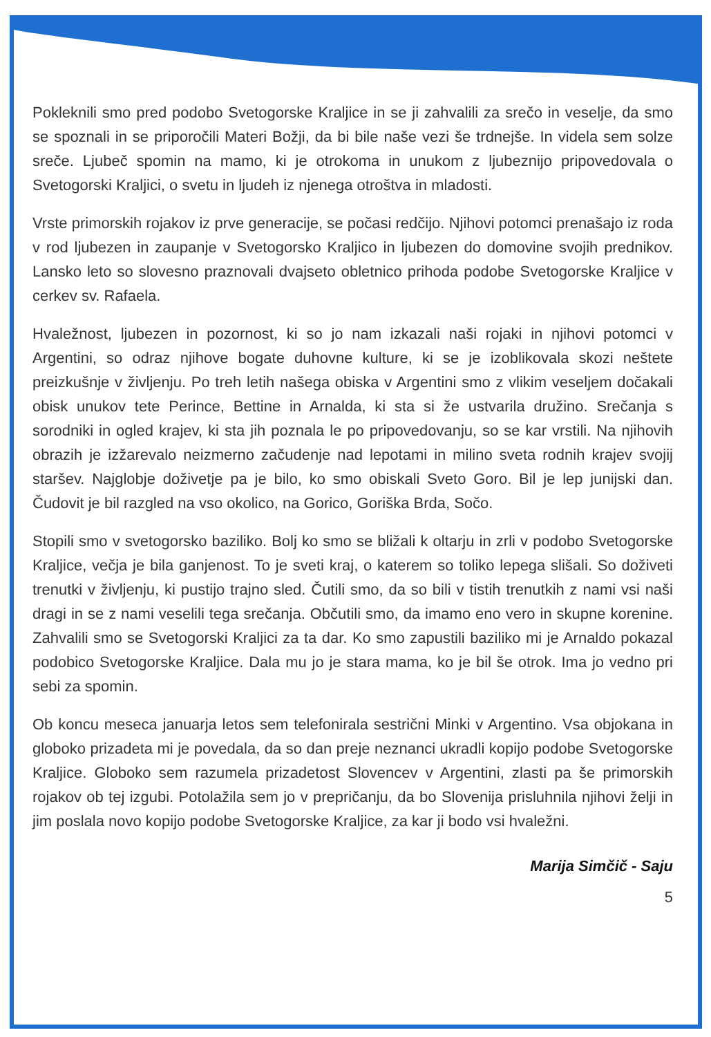Pokleknili smo pred podobo Svetogorske Kraljice in se ji zahvalili za srečo in veselje, da smo se spoznali in se priporočili Materi Božji, da bi bile naše vezi še trdnejše. In videla sem solze sreče. Ljubeč spomin na mamo, ki je otrokoma in unukom z ljubeznijo pripovedovala o Svetogorski Kraljici, o svetu in ljudeh iz njenega otroštva in mladosti.
Vrste primorskih rojakov iz prve generacije, se počasi redčijo. Njihovi potomci prenašajo iz roda v rod ljubezen in zaupanje v Svetogorsko Kraljico in ljubezen do domovine svojih prednikov. Lansko leto so slovesno praznovali dvajseto obletnico prihoda podobe Svetogorske Kraljice v cerkev sv. Rafaela.
Hvaležnost, ljubezen in pozornost, ki so jo nam izkazali naši rojaki in njihovi potomci v Argentini, so odraz njihove bogate duhovne kulture, ki se je izoblikovala skozi neštete preizkušnje v življenju. Po treh letih našega obiska v Argentini smo z vlikim veseljem dočakali obisk unukov tete Perince, Bettine in Arnalda, ki sta si že ustvarila družino. Srečanja s sorodniki in ogled krajev, ki sta jih poznala le po pripovedovanju, so se kar vrstili. Na njihovih obrazih je izžarevalo neizmerno začudenje nad lepotami in milino sveta rodnih krajev svojij staršev. Najglobje doživetje pa je bilo, ko smo obiskali Sveto Goro. Bil je lep junijski dan. Čudovit je bil razgled na vso okolico, na Gorico, Goriška Brda, Sočo.
Stopili smo v svetogorsko baziliko. Bolj ko smo se bližali k oltarju in zrli v podobo Svetogorske Kraljice, večja je bila ganjenost. To je sveti kraj, o katerem so toliko lepega slišali. So doživeti trenutki v življenju, ki pustijo trajno sled. Čutili smo, da so bili v tistih trenutkih z nami vsi naši dragi in se z nami veselili tega srečanja. Občutili smo, da imamo eno vero in skupne korenine. Zahvalili smo se Svetogorski Kraljici za ta dar. Ko smo zapustili baziliko mi je Arnaldo pokazal podobico Svetogorske Kraljice. Dala mu jo je stara mama, ko je bil še otrok. Ima jo vedno pri sebi za spomin.
Ob koncu meseca januarja letos sem telefonirala sestrični Minki v Argentino. Vsa objokana in globoko prizadeta mi je povedala, da so dan preje neznanci ukradli kopijo podobe Svetogorske Kraljice. Globoko sem razumela prizadetost Slovencev v Argentini, zlasti pa še primorskih rojakov ob tej izgubi. Potolažila sem jo v prepričanju, da bo Slovenija prisluhnila njihovi želji in jim poslala novo kopijo podobe Svetogorske Kraljice, za kar ji bodo vsi hvaležni.
Marija Simčič - Saju
5